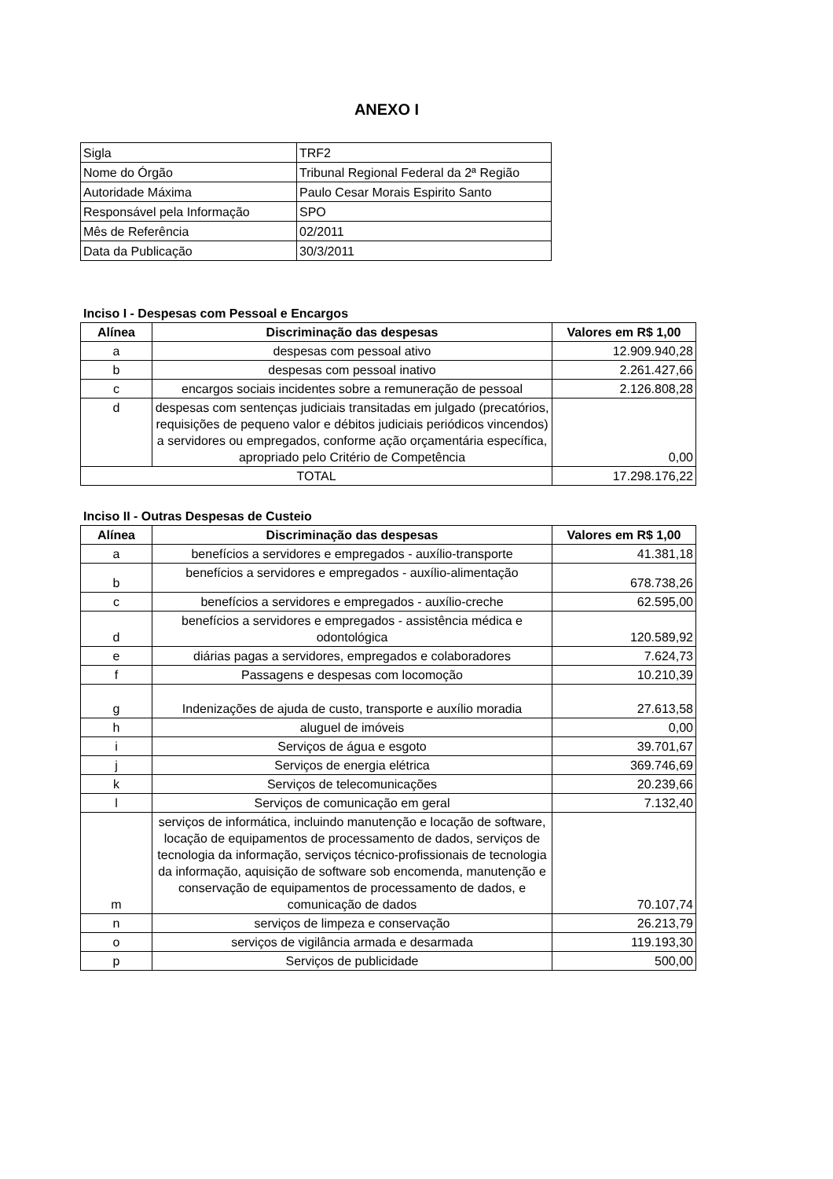ANEXO I
| Sigla | TRF2 |
| Nome do Órgão | Tribunal Regional Federal da 2ª Região |
| Autoridade Máxima | Paulo Cesar Morais Espirito Santo |
| Responsável pela Informação | SPO |
| Mês de Referência | 02/2011 |
| Data da Publicação | 30/3/2011 |
Inciso I - Despesas com Pessoal e Encargos
| Alínea | Discriminação das despesas | Valores em R$ 1,00 |
| --- | --- | --- |
| a | despesas com pessoal ativo | 12.909.940,28 |
| b | despesas com pessoal inativo | 2.261.427,66 |
| c | encargos sociais incidentes sobre a remuneração de pessoal | 2.126.808,28 |
| d | despesas com sentenças judiciais transitadas em julgado (precatórios, requisições de pequeno valor e débitos judiciais periódicos vincendos) a servidores ou empregados, conforme ação orçamentária específica, apropriado pelo Critério de Competência | 0,00 |
| TOTAL | | 17.298.176,22 |
Inciso II - Outras Despesas de Custeio
| Alínea | Discriminação das despesas | Valores em R$ 1,00 |
| --- | --- | --- |
| a | benefícios a servidores e empregados - auxílio-transporte | 41.381,18 |
| b | benefícios a servidores e empregados - auxílio-alimentação | 678.738,26 |
| c | benefícios a servidores e empregados - auxílio-creche | 62.595,00 |
| d | benefícios a servidores e empregados - assistência médica e odontológica | 120.589,92 |
| e | diárias pagas a servidores, empregados e colaboradores | 7.624,73 |
| f | Passagens e despesas com locomoção | 10.210,39 |
| g | Indenizações de ajuda de custo, transporte e auxílio moradia | 27.613,58 |
| h | aluguel de imóveis | 0,00 |
| i | Serviços de água e esgoto | 39.701,67 |
| j | Serviços de energia elétrica | 369.746,69 |
| k | Serviços de telecomunicações | 20.239,66 |
| l | Serviços de comunicação em geral | 7.132,40 |
| m | serviços de informática, incluindo manutenção e locação de software, locação de equipamentos de processamento de dados, serviços de tecnologia da informação, serviços técnico-profissionais de tecnologia da informação, aquisição de software sob encomenda, manutenção e conservação de equipamentos de processamento de dados, e comunicação de dados | 70.107,74 |
| n | serviços de limpeza e conservação | 26.213,79 |
| o | serviços de vigilância armada e desarmada | 119.193,30 |
| p | Serviços de publicidade | 500,00 |